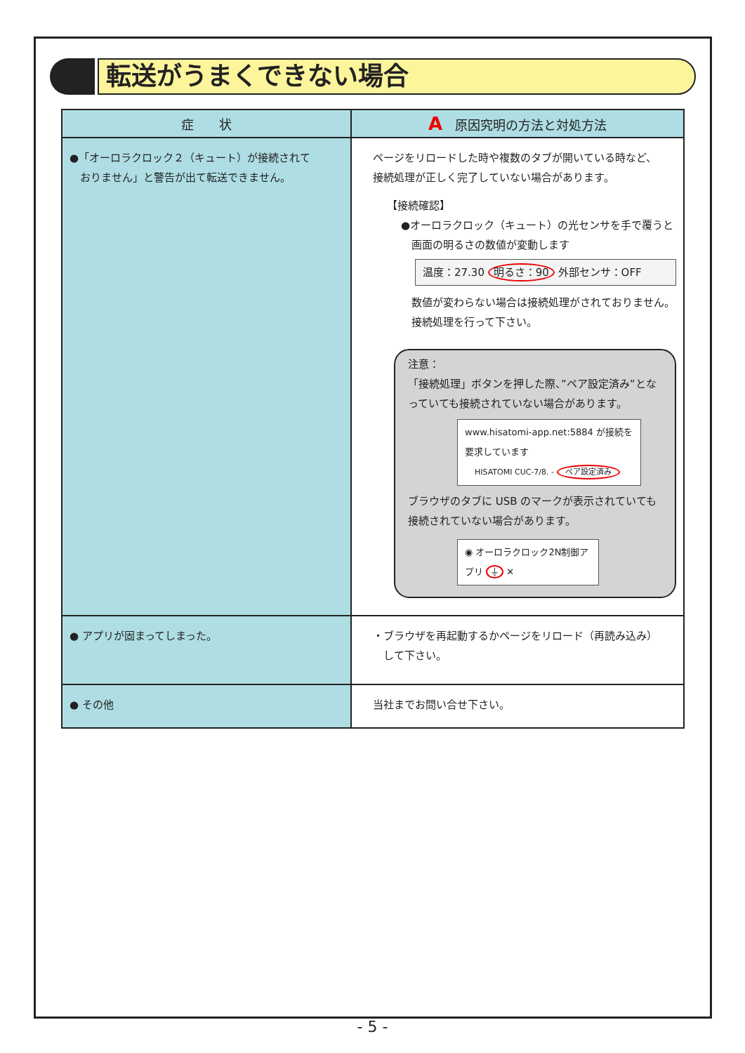転送がうまくできない場合
| 症 状 | A 原因究明の方法と対処方法 |
| --- | --- |
| ●「オーロラクロック２（キュート）が接続されて おりません」と警告が出て転送できません。 | ページをリロードした時や複数のタブが開いている時など、 接続処理が正しく完了していない場合があります。 【接続確認】 ●オーロラクロック（キュート）の光センサを手で覆うと 画面の明るさの数値が変動します 温度：27.30 明るさ：90 外部センサ：OFF 数値が変わらない場合は接続処理がされておりません。 接続処理を行って下さい。 注意： 「接続処理」ボタンを押した際、”ペア設定済み”となっていても接続されていない場合があります。 www.hisatomi-app.net:5884 が接続を要求しています HISATOMI CUC-7/8. - ペア設定済み ブラウザのタブに USB のマークが表示されていても接続されていない場合があります。 ◉ オーロラクロック2N制御アプリ ⏚ ✕ |
| ● アプリが固まってしまった。 | ・ブラウザを再起動するかページをリロード（再読み込み） して下さい。 |
| ● その他 | 当社までお問い合せ下さい。 |
- 5 -